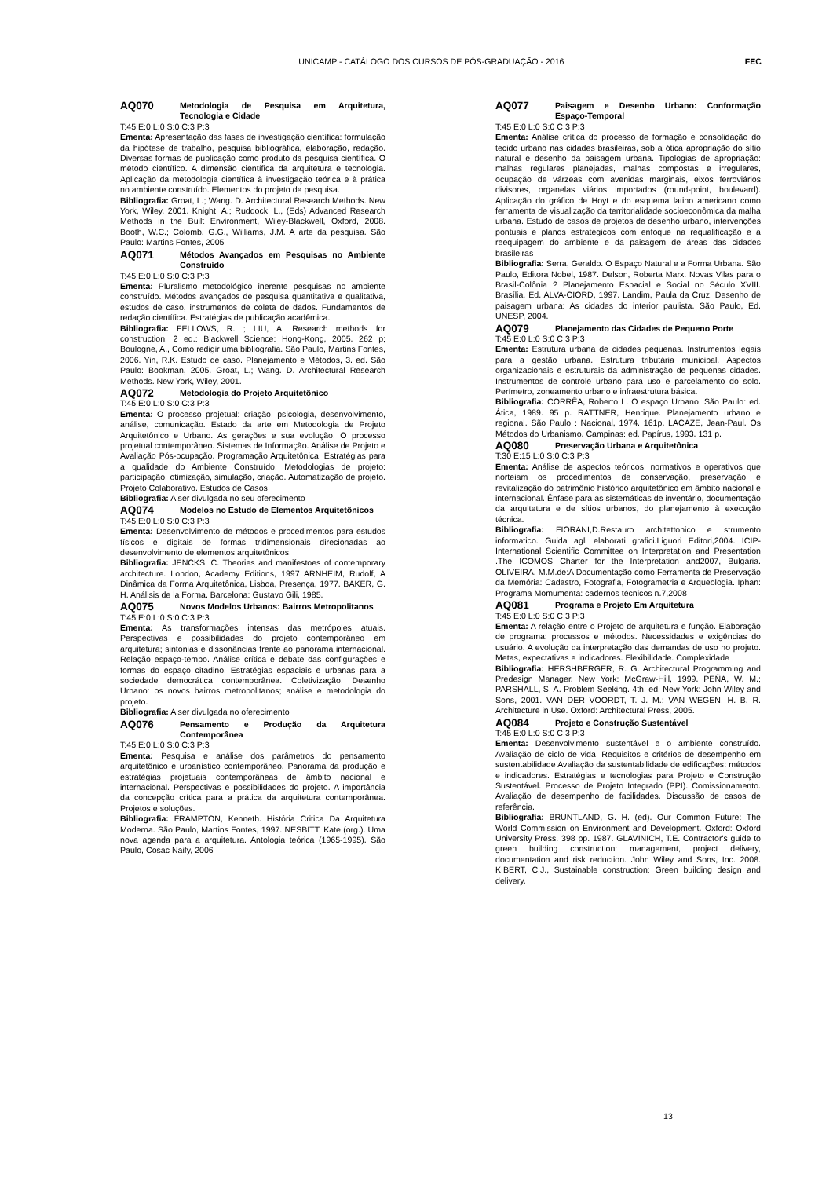UNICAMP - CATÁLOGO DOS CURSOS DE PÓS-GRADUAÇÃO - 2016
FEC
AQ070 Metodologia de Pesquisa em Arquitetura, Tecnologia e Cidade
T:45 E:0 L:0 S:0 C:3 P:3
Ementa: Apresentação das fases de investigação científica: formulação da hipótese de trabalho, pesquisa bibliográfica, elaboração, redação. Diversas formas de publicação como produto da pesquisa científica. O método científico. A dimensão científica da arquitetura e tecnologia. Aplicação da metodologia científica à investigação teórica e à prática no ambiente construído. Elementos do projeto de pesquisa.
Bibliografia: Groat, L.; Wang. D. Architectural Research Methods. New York, Wiley, 2001. Knight, A.; Ruddock, L., (Eds) Advanced Research Methods in the Built Environment, Wiley-Blackwell, Oxford, 2008. Booth, W.C.; Colomb, G.G., Williams, J.M. A arte da pesquisa. São Paulo: Martins Fontes, 2005
AQ071 Métodos Avançados em Pesquisas no Ambiente Construído
T:45 E:0 L:0 S:0 C:3 P:3
Ementa: Pluralismo metodológico inerente pesquisas no ambiente construído. Métodos avançados de pesquisa quantitativa e qualitativa, estudos de caso, instrumentos de coleta de dados. Fundamentos de redação científica. Estratégias de publicação acadêmica.
Bibliografia: FELLOWS, R. ; LIU, A. Research methods for construction. 2 ed.: Blackwell Science: Hong-Kong, 2005. 262 p; Boulogne, A., Como redigir uma bibliografia. São Paulo, Martins Fontes, 2006. Yin, R.K. Estudo de caso. Planejamento e Métodos, 3. ed. São Paulo: Bookman, 2005. Groat, L.; Wang. D. Architectural Research Methods. New York, Wiley, 2001.
AQ072 Metodologia do Projeto Arquitetônico
T:45 E:0 L:0 S:0 C:3 P:3
Ementa: O processo projetual: criação, psicologia, desenvolvimento, análise, comunicação. Estado da arte em Metodologia de Projeto Arquitetônico e Urbano. As gerações e sua evolução. O processo projetual contemporâneo. Sistemas de Informação. Análise de Projeto e Avaliação Pós-ocupação. Programação Arquitetônica. Estratégias para a qualidade do Ambiente Construído. Metodologias de projeto: participação, otimização, simulação, criação. Automatização de projeto. Projeto Colaborativo. Estudos de Casos
Bibliografia: A ser divulgada no seu oferecimento
AQ074 Modelos no Estudo de Elementos Arquitetônicos
T:45 E:0 L:0 S:0 C:3 P:3
Ementa: Desenvolvimento de métodos e procedimentos para estudos físicos e digitais de formas tridimensionais direcionadas ao desenvolvimento de elementos arquitetônicos.
Bibliografia: JENCKS, C. Theories and manifestoes of contemporary architecture. London, Academy Editions, 1997 ARNHEIM, Rudolf, A Dinâmica da Forma Arquitetônica, Lisboa, Presença, 1977. BAKER, G. H. Análisis de la Forma. Barcelona: Gustavo Gili, 1985.
AQ075 Novos Modelos Urbanos: Bairros Metropolitanos
T:45 E:0 L:0 S:0 C:3 P:3
Ementa: As transformações intensas das metrópoles atuais. Perspectivas e possibilidades do projeto contemporâneo em arquitetura; sintonias e dissonâncias frente ao panorama internacional. Relação espaço-tempo. Análise crítica e debate das configurações e formas do espaço citadino. Estratégias espaciais e urbanas para a sociedade democrática contemporânea. Coletivização. Desenho Urbano: os novos bairros metropolitanos; análise e metodologia do projeto.
Bibliografia: A ser divulgada no oferecimento
AQ076 Pensamento e Produção da Arquitetura Contemporânea
T:45 E:0 L:0 S:0 C:3 P:3
Ementa: Pesquisa e análise dos parâmetros do pensamento arquitetônico e urbanístico contemporâneo. Panorama da produção e estratégias projetuais contemporâneas de âmbito nacional e internacional. Perspectivas e possibilidades do projeto. A importância da concepção crítica para a prática da arquitetura contemporânea. Projetos e soluções.
Bibliografia: FRAMPTON, Kenneth. História Critica Da Arquitetura Moderna. São Paulo, Martins Fontes, 1997. NESBITT, Kate (org.). Uma nova agenda para a arquitetura. Antologia teórica (1965-1995). São Paulo, Cosac Naify, 2006
AQ077 Paisagem e Desenho Urbano: Conformação Espaço-Temporal
T:45 E:0 L:0 S:0 C:3 P:3
Ementa: Análise crítica do processo de formação e consolidação do tecido urbano nas cidades brasileiras, sob a ótica apropriação do sítio natural e desenho da paisagem urbana. Tipologias de apropriação: malhas regulares planejadas, malhas compostas e irregulares, ocupação de várzeas com avenidas marginais, eixos ferroviários divisores, organelas viários importados (round-point, boulevard). Aplicação do gráfico de Hoyt e do esquema latino americano como ferramenta de visualização da territorialidade socioeconômica da malha urbana. Estudo de casos de projetos de desenho urbano, intervenções pontuais e planos estratégicos com enfoque na requalificação e a reequipagem do ambiente e da paisagem de áreas das cidades brasileiras
Bibliografia: Serra, Geraldo. O Espaço Natural e a Forma Urbana. São Paulo, Editora Nobel, 1987. Delson, Roberta Marx. Novas Vilas para o Brasil-Colônia ? Planejamento Espacial e Social no Século XVIII. Brasília, Ed. ALVA-CIORD, 1997. Landim, Paula da Cruz. Desenho de paisagem urbana: As cidades do interior paulista. São Paulo, Ed. UNESP, 2004.
AQ079 Planejamento das Cidades de Pequeno Porte
T:45 E:0 L:0 S:0 C:3 P:3
Ementa: Estrutura urbana de cidades pequenas. Instrumentos legais para a gestão urbana. Estrutura tributária municipal. Aspectos organizacionais e estruturais da administração de pequenas cidades. Instrumentos de controle urbano para uso e parcelamento do solo. Perímetro, zoneamento urbano e infraestrutura básica.
Bibliografia: CORRÊA, Roberto L. O espaço Urbano. São Paulo: ed. Ática, 1989. 95 p. RATTNER, Henrique. Planejamento urbano e regional. São Paulo : Nacional, 1974. 161p. LACAZE, Jean-Paul. Os Métodos do Urbanismo. Campinas: ed. Papírus, 1993. 131 p.
AQ080 Preservação Urbana e Arquitetônica
T:30 E:15 L:0 S:0 C:3 P:3
Ementa: Análise de aspectos teóricos, normativos e operativos que norteiam os procedimentos de conservação, preservação e revitalização do patrimônio histórico arquitetônico em âmbito nacional e internacional. Ênfase para as sistemáticas de inventário, documentação da arquitetura e de sítios urbanos, do planejamento à execução técnica.
Bibliografia: FIORANI,D.Restauro architettonico e strumento informatico. Guida agli elaborati grafici.Liguori Editori,2004. ICIP- International Scientific Committee on Interpretation and Presentation .The ICOMOS Charter for the Interpretation and2007, Bulgária. OLIVEIRA, M.M.de:A Documentação como Ferramenta de Preservação da Memória: Cadastro, Fotografia, Fotogrametria e Arqueologia. Iphan: Programa Momumenta: cadernos técnicos n.7,2008
AQ081 Programa e Projeto Em Arquitetura
T:45 E:0 L:0 S:0 C:3 P:3
Ementa: A relação entre o Projeto de arquitetura e função. Elaboração de programa: processos e métodos. Necessidades e exigências do usuário. A evolução da interpretação das demandas de uso no projeto. Metas, expectativas e indicadores. Flexibilidade. Complexidade
Bibliografia: HERSHBERGER, R. G. Architectural Programming and Predesign Manager. New York: McGraw-Hill, 1999. PEÑA, W. M.; PARSHALL, S. A. Problem Seeking. 4th. ed. New York: John Wiley and Sons, 2001. VAN DER VOORDT, T. J. M.; VAN WEGEN, H. B. R. Architecture in Use. Oxford: Architectural Press, 2005.
AQ084 Projeto e Construção Sustentável
T:45 E:0 L:0 S:0 C:3 P:3
Ementa: Desenvolvimento sustentável e o ambiente construído. Avaliação de ciclo de vida. Requisitos e critérios de desempenho em sustentabilidade Avaliação da sustentabilidade de edificações: métodos e indicadores. Estratégias e tecnologias para Projeto e Construção Sustentável. Processo de Projeto Integrado (PPI). Comissionamento. Avaliação de desempenho de facilidades. Discussão de casos de referência.
Bibliografia: BRUNTLAND, G. H. (ed). Our Common Future: The World Commission on Environment and Development. Oxford: Oxford University Press. 398 pp. 1987. GLAVINICH, T.E. Contractor's guide to green building construction: management, project delivery, documentation and risk reduction. John Wiley and Sons, Inc. 2008. KIBERT, C.J., Sustainable construction: Green building design and delivery.
13